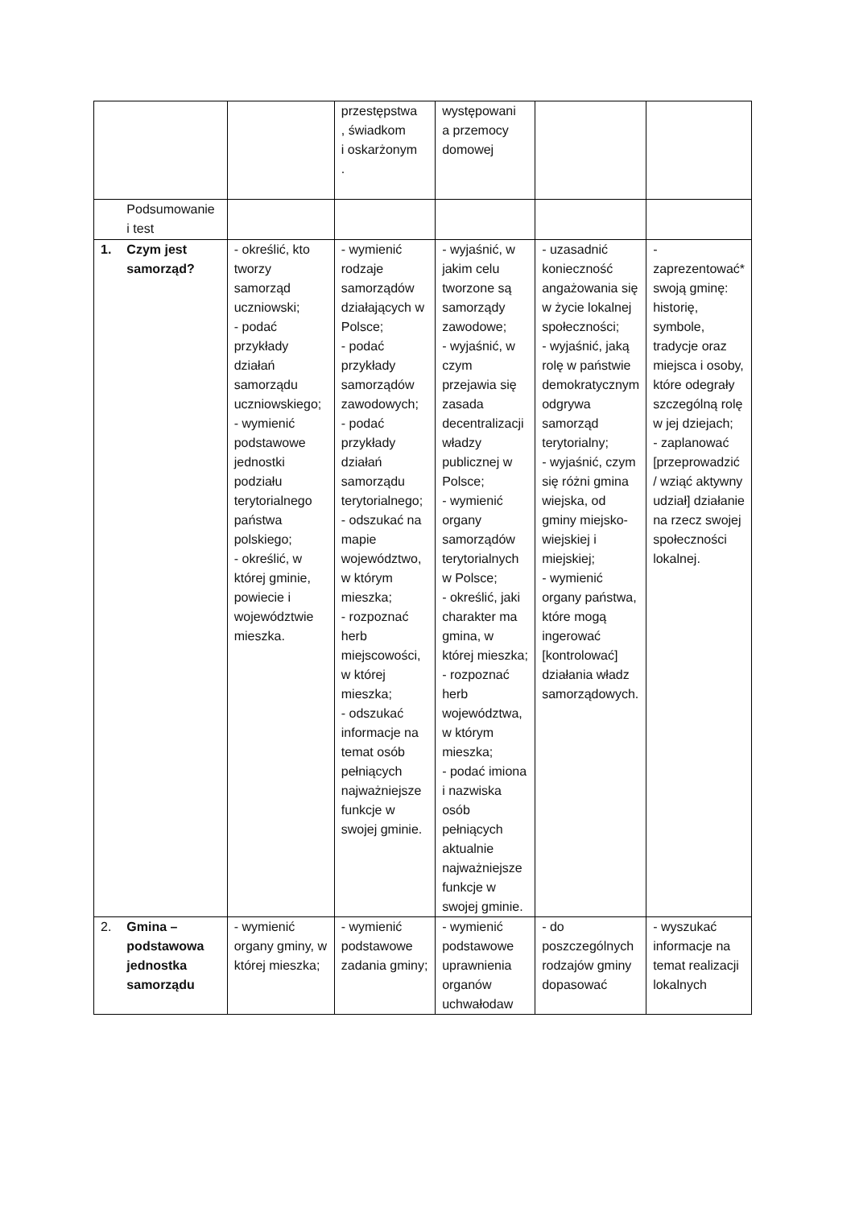| | | | przestępstwa , świadkom i oskarżonym . | występowani a przemocy domowej | | |
| | Podsumowanie i test | | | | | |
| 1. | Czym jest samorząd? | - określić, kto tworzy samorząd uczniowski; - podać przykłady działań samorządu uczniowskiego; - wymienić podstawowe jednostki podziału terytorialnego państwa polskiego; - określić, w której gminie, powiecie i województwie mieszka. | - wymienić rodzaje samorządów działających w Polsce; - podać przykłady samorządów zawodowych; - podać przykłady działań samorządu terytorialnego; - odszukać na mapie województwo, w którym mieszka; - rozpoznać herb miejscowości, w której mieszka; - odszukać informacje na temat osób pełniących najważniejsze funkcje w swojej gminie. | - wyjaśnić, w jakim celu tworzone są samorządy zawodowe; - wyjaśnić, w czym przejawia się zasada decentralizacji władzy publicznej w Polsce; - wymienić organy samorządów terytorialnych w Polsce; - określić, jaki charakter ma gmina, w której mieszka; - rozpoznać herb województwa, w którym mieszka; - podać imiona i nazwiska osób pełniących aktualnie najważniejsze funkcje w swojej gminie. | - uzasadnić konieczność angażowania się w życie lokalnej społeczności; - wyjaśnić, jaką rolę w państwie demokratycznym odgrywa samorząd terytorialny; - wyjaśnić, czym się różni gmina wiejska, od gminy miejsko-wiejskiej i miejskiej; - wymienić organy państwa, które mogą ingerować [kontrolować] działania władz samorządowych. | - zaprezentować* swoją gminę: historię, symbole, tradycje oraz miejsca i osoby, które odegrały szczególną rolę w jej dziejach; - zaplanować [przeprowadzić / wziąć aktywny udział] działanie na rzecz swojej społeczności lokalnej. |
| 2. | Gmina – podstawowa jednostka samorządu | - wymienić organy gminy, w której mieszka; | - wymienić podstawowe zadania gminy; | - wymienić podstawowe uprawnienia organów uchwałodaw | - do poszczególnych rodzajów gminy dopasować | - wyszukać informacje na temat realizacji lokalnych |